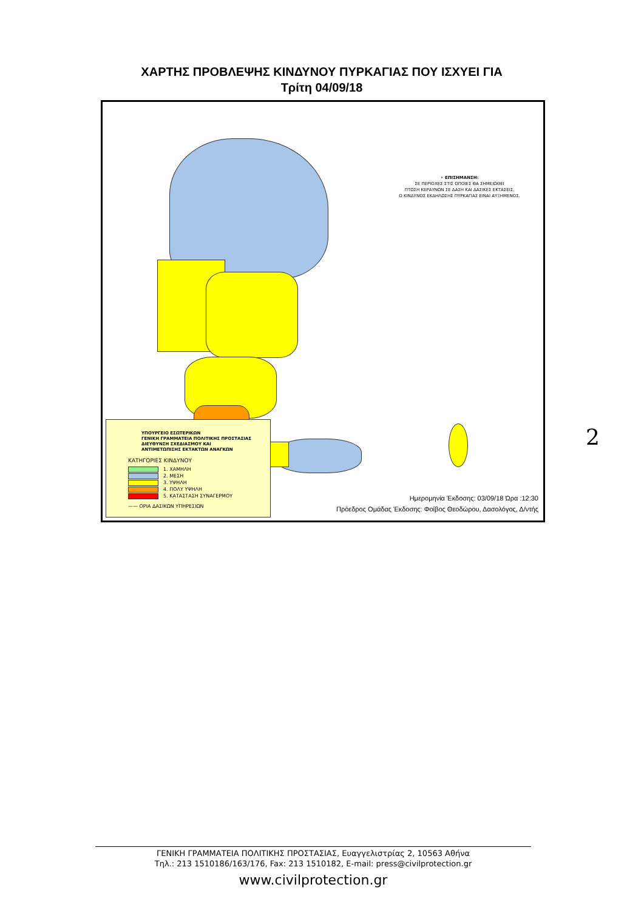ΧΑΡΤΗΣ ΠΡΟΒΛΕΨΗΣ ΚΙΝΔΥΝΟΥ ΠΥΡΚΑΓΙΑΣ ΠΟΥ ΙΣΧΥΕΙ ΓΙΑ
Τρίτη 04/09/18
⚡ ΕΠΙΣΗΜΑΝΣΗ:
ΣΕ ΠΕΡΙΟΧΕΣ ΣΤΙΣ ΟΠΟΙΕΣ ΘΑ ΣΗΜΕΙΩΘΕΙ
ΠΤΩΣΗ ΚΕΡΑΥΝΩΝ ΣΕ ΔΑΣΗ ΚΑΙ ΔΑΣΙΚΕΣ ΕΚΤΑΣΕΙΣ,
Ο ΚΙΝΔΥΝΟΣ ΕΚΔΗΛΩΣΗΣ ΠΥΡΚΑΓΙΑΣ ΕΙΝΑΙ ΑΥΞΗΜΕΝΟΣ.
ΥΠΟΥΡΓΕΙΟ ΕΣΩΤΕΡΙΚΩΝ
ΓΕΝΙΚΗ ΓΡΑΜΜΑΤΕΙΑ ΠΟΛΙΤΙΚΗΣ ΠΡΟΣΤΑΣΙΑΣ
ΔΙΕΥΘΥΝΣΗ ΣΧΕΔΙΑΣΜΟΥ ΚΑΙ
ΑΝΤΙΜΕΤΩΠΙΣΗΣ ΕΚΤΑΚΤΩΝ ΑΝΑΓΚΩΝ
ΚΑΤΗΓΟΡΙΕΣ ΚΙΝΔΥΝΟΥ
1. ΧΑΜΗΛΗ
2. ΜΕΣΗ
3. ΥΨΗΛΗ
4. ΠΟΛΥ ΥΨΗΛΗ
5. ΚΑΤΑΣΤΑΣΗ ΣΥΝΑΓΕΡΜΟΥ
—— ΟΡΙΑ ΔΑΣΙΚΩΝ ΥΠΗΡΕΣΙΩΝ
Ημερομηνία Έκδοσης: 03/09/18 Ώρα :12:30
Πρόεδρος Ομάδας Έκδοσης: Φοίβος Θεοδώρου, Δασολόγος, Δ/ντής
2
ΓΕΝΙΚΗ ΓΡΑΜΜΑΤΕΙΑ ΠΟΛΙΤΙΚΗΣ ΠΡΟΣΤΑΣΙΑΣ, Ευαγγελιστρίας 2, 10563 Αθήνα
Τηλ.: 213 1510186/163/176, Fax: 213 1510182, E-mail: press@civilprotection.gr
www.civilprotection.gr